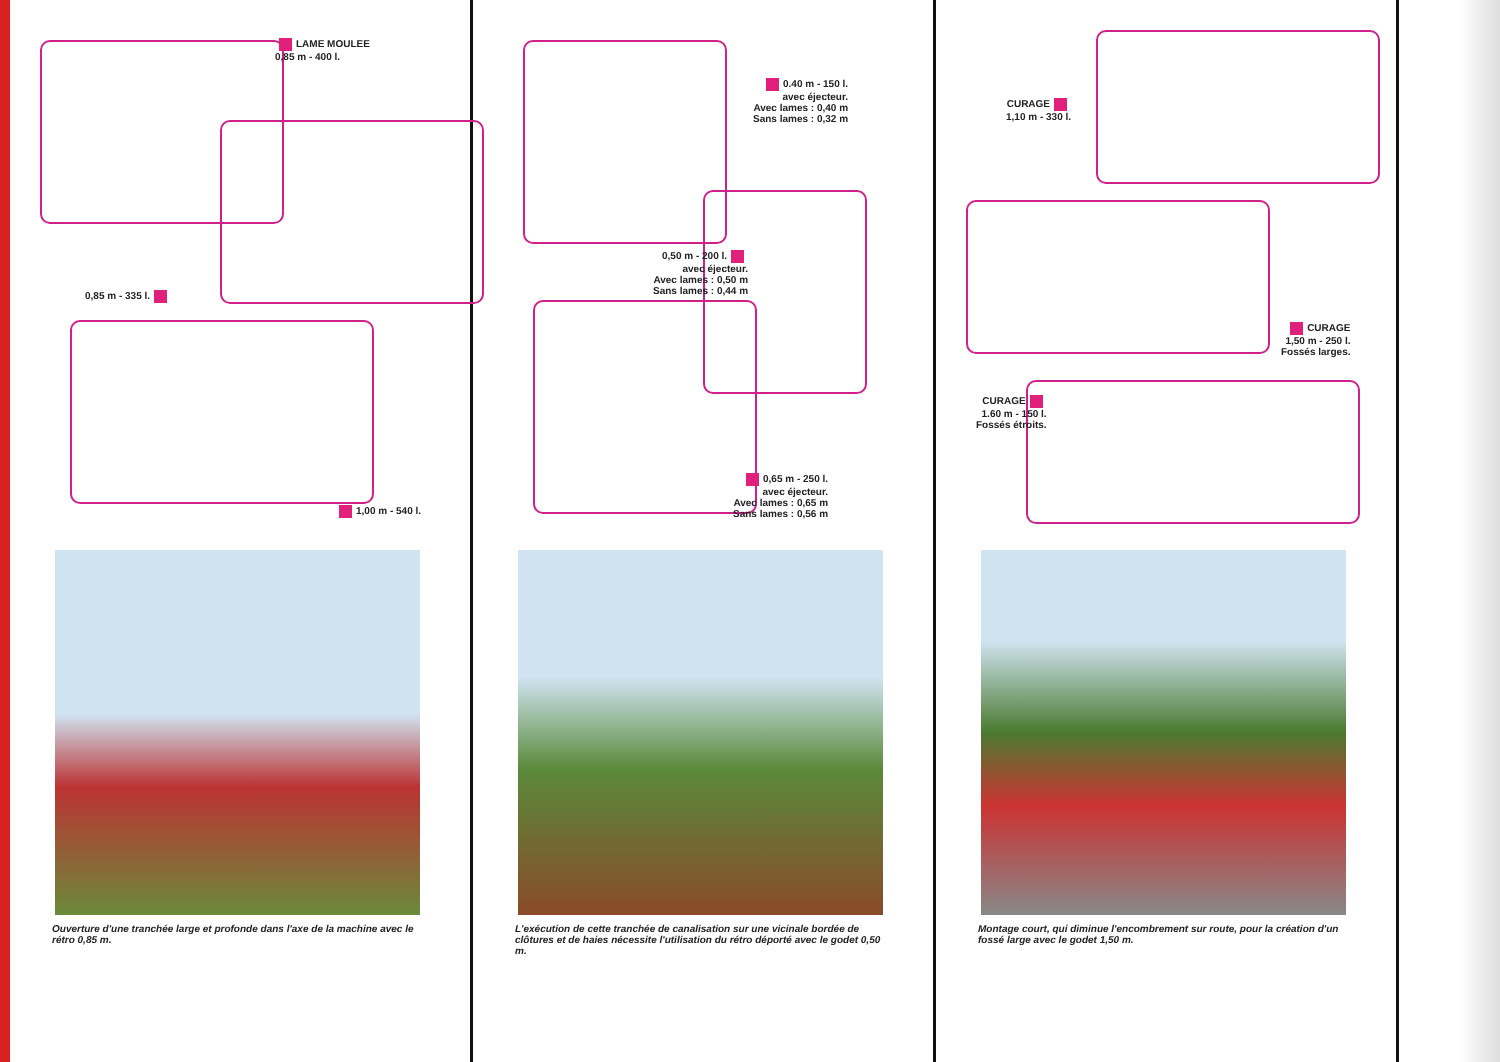LAME MOULEE
0,85 m - 400 l.
0,85 m - 335 l.
1,00 m - 540 l.
Ouverture d'une tranchée large et profonde dans l'axe de la machine avec le rétro 0,85 m.
0.40 m - 150 l.
avec éjecteur.
Avec lames : 0,40 m
Sans lames : 0,32 m
0,50 m - 200 l.
avec éjecteur.
Avec lames : 0,50 m
Sans lames : 0,44 m
0,65 m - 250 l.
avec éjecteur.
Avec lames : 0,65 m
Sans lames : 0,56 m
L'exécution de cette tranchée de canalisation sur une vicinale bordée de clôtures et de haies nécessite l'utilisation du rétro déporté avec le godet 0,50 m.
CURAGE
1,10 m - 330 l.
CURAGE
1,50 m - 250 l.
Fossés larges.
CURAGE
1.60 m - 150 l.
Fossés étroits.
Montage court, qui diminue l'encombrement sur route, pour la création d'un fossé large avec le godet 1,50 m.